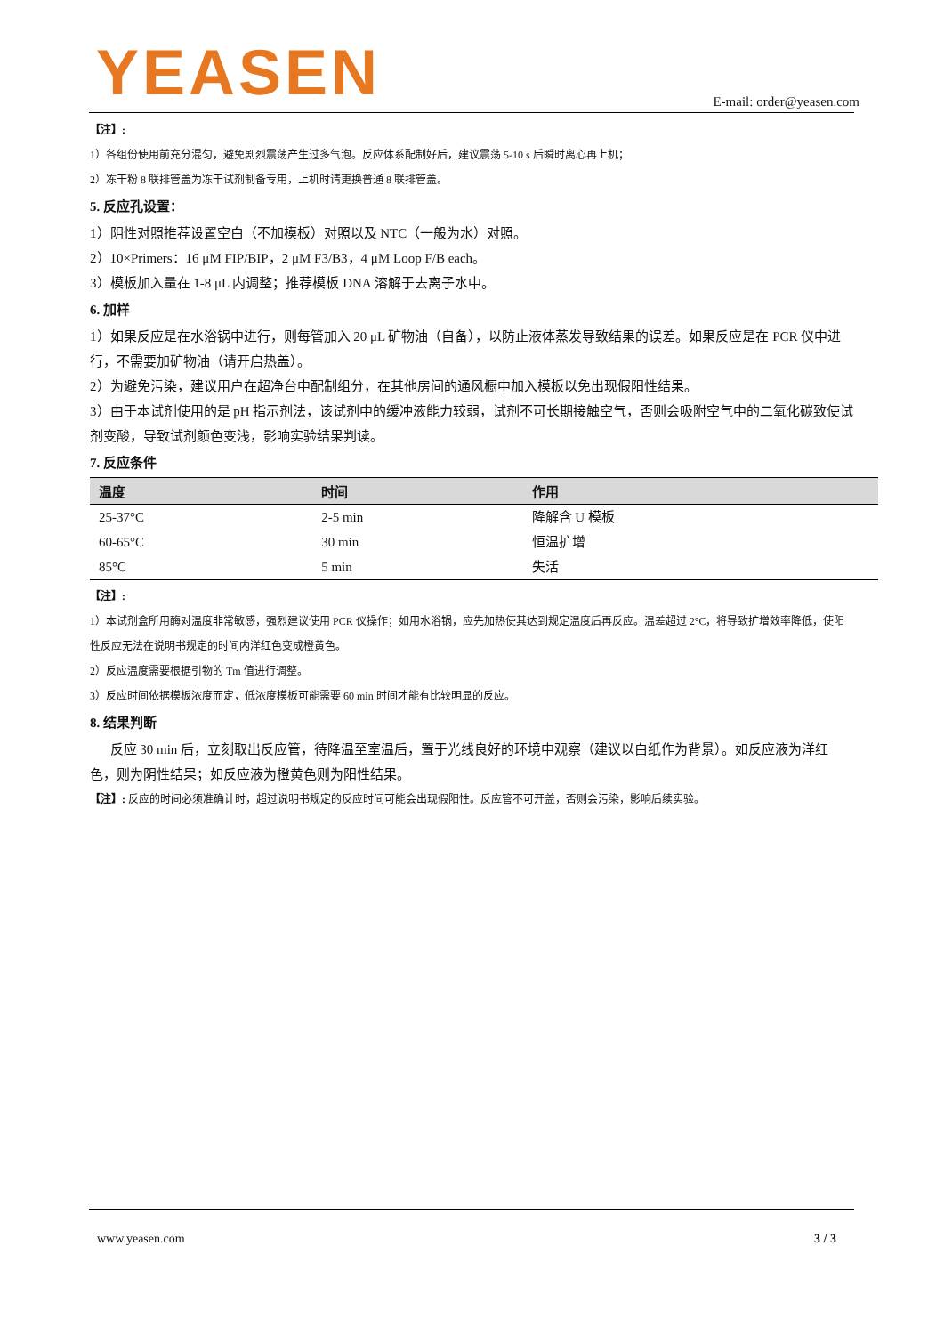YEASEN E-mail: order@yeasen.com
【注】:
1）各组份使用前充分混匀，避免剧烈震荡产生过多气泡。反应体系配制好后，建议震荡 5-10 s 后瞬时离心再上机；
2）冻干粉 8 联排管盖为冻干试剂制备专用，上机时请更换普通 8 联排管盖。
5. 反应孔设置：
1）阴性对照推荐设置空白（不加模板）对照以及 NTC（一般为水）对照。
2）10×Primers：16 μM FIP/BIP，2 μM F3/B3，4 μM Loop F/B each。
3）模板加入量在 1-8 μL 内调整；推荐模板 DNA 溶解于去离子水中。
6. 加样
1）如果反应是在水浴锅中进行，则每管加入 20 μL 矿物油（自备），以防止液体蒸发导致结果的误差。如果反应是在 PCR 仪中进行，不需要加矿物油（请开启热盖）。
2）为避免污染，建议用户在超净台中配制组分，在其他房间的通风橱中加入模板以免出现假阳性结果。
3）由于本试剂使用的是 pH 指示剂法，该试剂中的缓冲液能力较弱，试剂不可长期接触空气，否则会吸附空气中的二氧化碳致使试剂变酸，导致试剂颜色变浅，影响实验结果判读。
7. 反应条件
| 温度 | 时间 | 作用 |
| --- | --- | --- |
| 25-37°C | 2-5 min | 降解含 U 模板 |
| 60-65°C | 30 min | 恒温扩增 |
| 85°C | 5 min | 失活 |
【注】:
1）本试剂盒所用酶对温度非常敏感，强烈建议使用 PCR 仪操作；如用水浴锅，应先加热使其达到规定温度后再反应。温差超过 2°C，将导致扩增效率降低，使阳性反应无法在说明书规定的时间内洋红色变成橙黄色。
2）反应温度需要根据引物的 Tm 值进行调整。
3）反应时间依据模板浓度而定，低浓度模板可能需要 60 min 时间才能有比较明显的反应。
8. 结果判断
反应 30 min 后，立刻取出反应管，待降温至室温后，置于光线良好的环境中观察（建议以白纸作为背景）。如反应液为洋红色，则为阴性结果；如反应液为橙黄色则为阳性结果。
【注】: 反应的时间必须准确计时，超过说明书规定的反应时间可能会出现假阳性。反应管不可开盖，否则会污染，影响后续实验。
www.yeasen.com 3 / 3